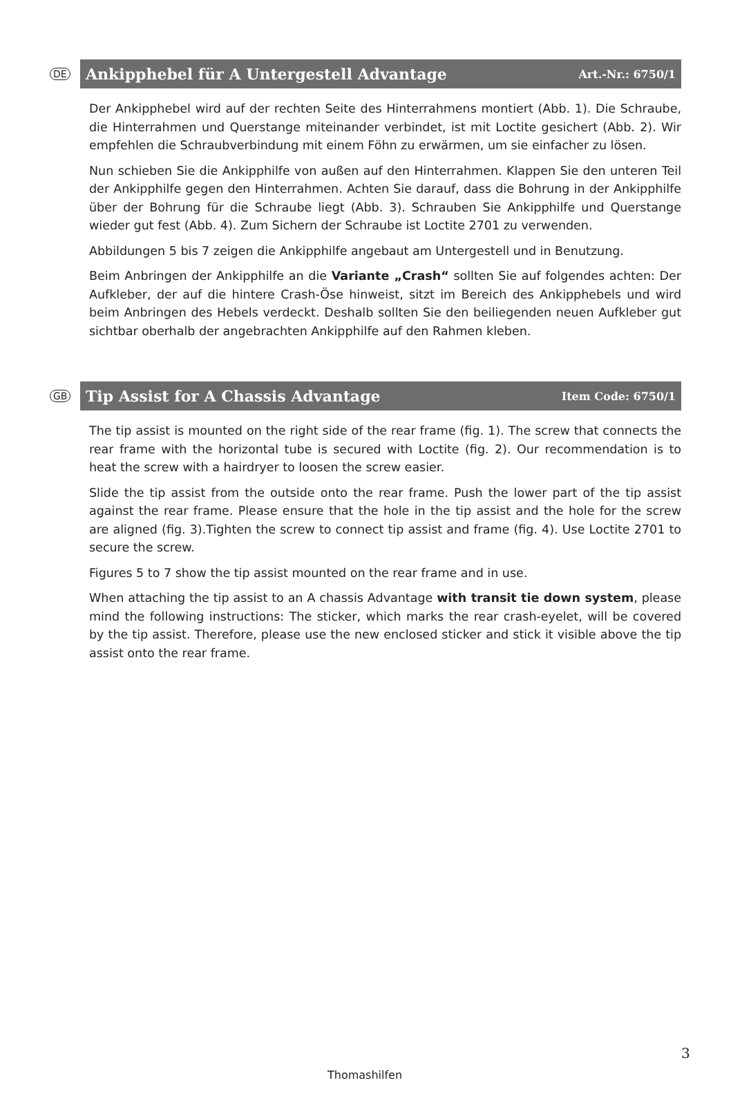DE
Ankipphebel für A Untergestell Advantage Art.-Nr.: 6750/1
Der Ankipphebel wird auf der rechten Seite des Hinterrahmens montiert (Abb. 1). Die Schraube, die Hinterrahmen und Querstange miteinander verbindet, ist mit Loctite gesichert (Abb. 2). Wir empfehlen die Schraubverbindung mit einem Föhn zu erwärmen, um sie einfacher zu lösen.
Nun schieben Sie die Ankipphilfe von außen auf den Hinterrahmen. Klappen Sie den unteren Teil der Ankipphilfe gegen den Hinterrahmen. Achten Sie darauf, dass die Bohrung in der Ankipphilfe über der Bohrung für die Schraube liegt (Abb. 3). Schrauben Sie Ankipphilfe und Querstange wieder gut fest (Abb. 4). Zum Sichern der Schraube ist Loctite 2701 zu verwenden.
Abbildungen 5 bis 7 zeigen die Ankipphilfe angebaut am Untergestell und in Benutzung.
Beim Anbringen der Ankipphilfe an die Variante „Crash“ sollten Sie auf folgendes achten: Der Aufkleber, der auf die hintere Crash-Öse hinweist, sitzt im Bereich des Ankipphebels und wird beim Anbringen des Hebels verdeckt. Deshalb sollten Sie den beiliegenden neuen Aufkleber gut sichtbar oberhalb der angebrachten Ankipphilfe auf den Rahmen kleben.
GB
Tip Assist for A Chassis Advantage Item Code: 6750/1
The tip assist is mounted on the right side of the rear frame (fig. 1). The screw that connects the rear frame with the horizontal tube is secured with Loctite (fig. 2). Our recommendation is to heat the screw with a hairdryer to loosen the screw easier.
Slide the tip assist from the outside onto the rear frame. Push the lower part of the tip assist against the rear frame. Please ensure that the hole in the tip assist and the hole for the screw are aligned (fig. 3).Tighten the screw to connect tip assist and frame (fig. 4). Use Loctite 2701 to secure the screw.
Figures 5 to 7 show the tip assist mounted on the rear frame and in use.
When attaching the tip assist to an A chassis Advantage with transit tie down system, please mind the following instructions: The sticker, which marks the rear crash-eyelet, will be covered by the tip assist. Therefore, please use the new enclosed sticker and stick it visible above the tip assist onto the rear frame.
3
Thomashilfen